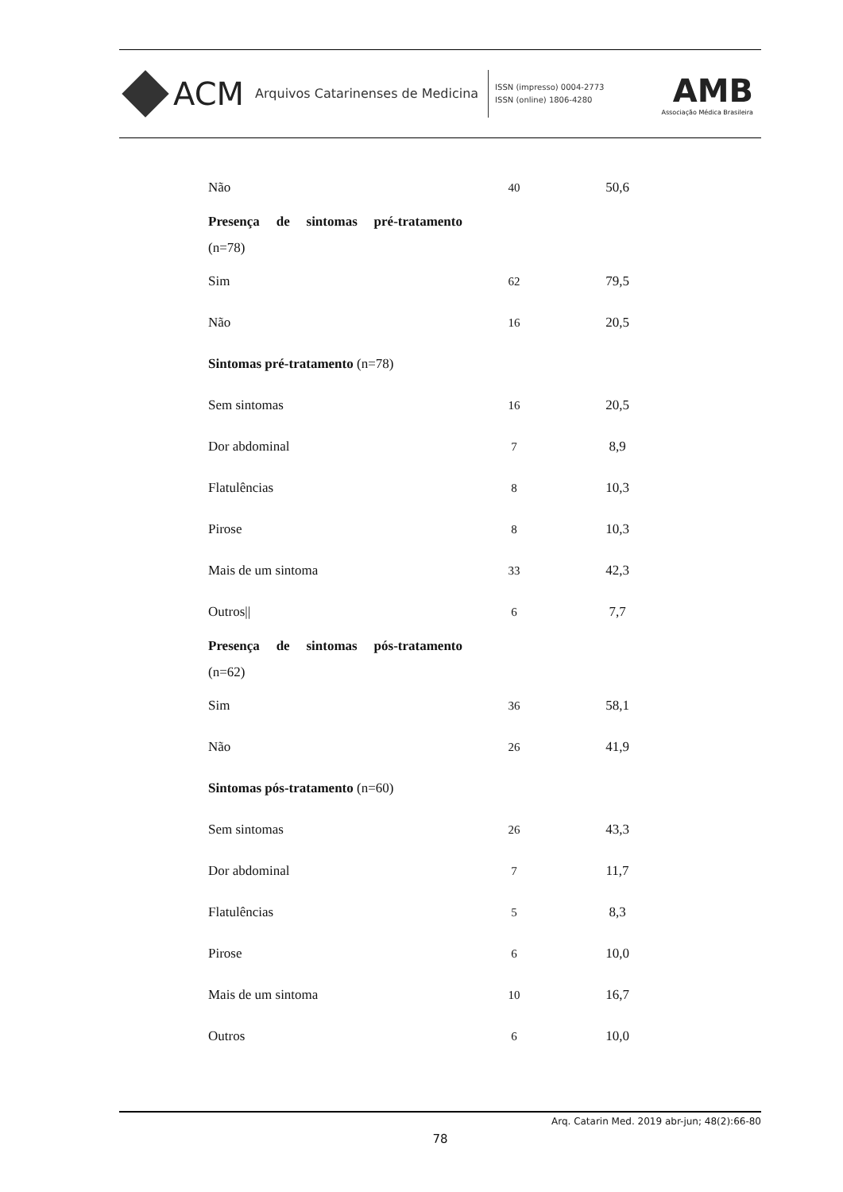ACM Arquivos Catarinenses de Medicina
ISSN (impresso) 0004-2773
ISSN (online) 1806-4280
AMB
Associação Médica Brasileira
| Não | 40 | 50,6 |
| Presença de sintomas pré-tratamento (n=78) | | |
| Sim | 62 | 79,5 |
| Não | 16 | 20,5 |
| Sintomas pré-tratamento (n=78) | | |
| Sem sintomas | 16 | 20,5 |
| Dor abdominal | 7 | 8,9 |
| Flatulências | 8 | 10,3 |
| Pirose | 8 | 10,3 |
| Mais de um sintoma | 33 | 42,3 |
| Outros// | 6 | 7,7 |
| Presença de sintomas pós-tratamento (n=62) | | |
| Sim | 36 | 58,1 |
| Não | 26 | 41,9 |
| Sintomas pós-tratamento (n=60) | | |
| Sem sintomas | 26 | 43,3 |
| Dor abdominal | 7 | 11,7 |
| Flatulências | 5 | 8,3 |
| Pirose | 6 | 10,0 |
| Mais de um sintoma | 10 | 16,7 |
| Outros | 6 | 10,0 |
Arq. Catarin Med. 2019 abr-jun; 48(2):66-80
78